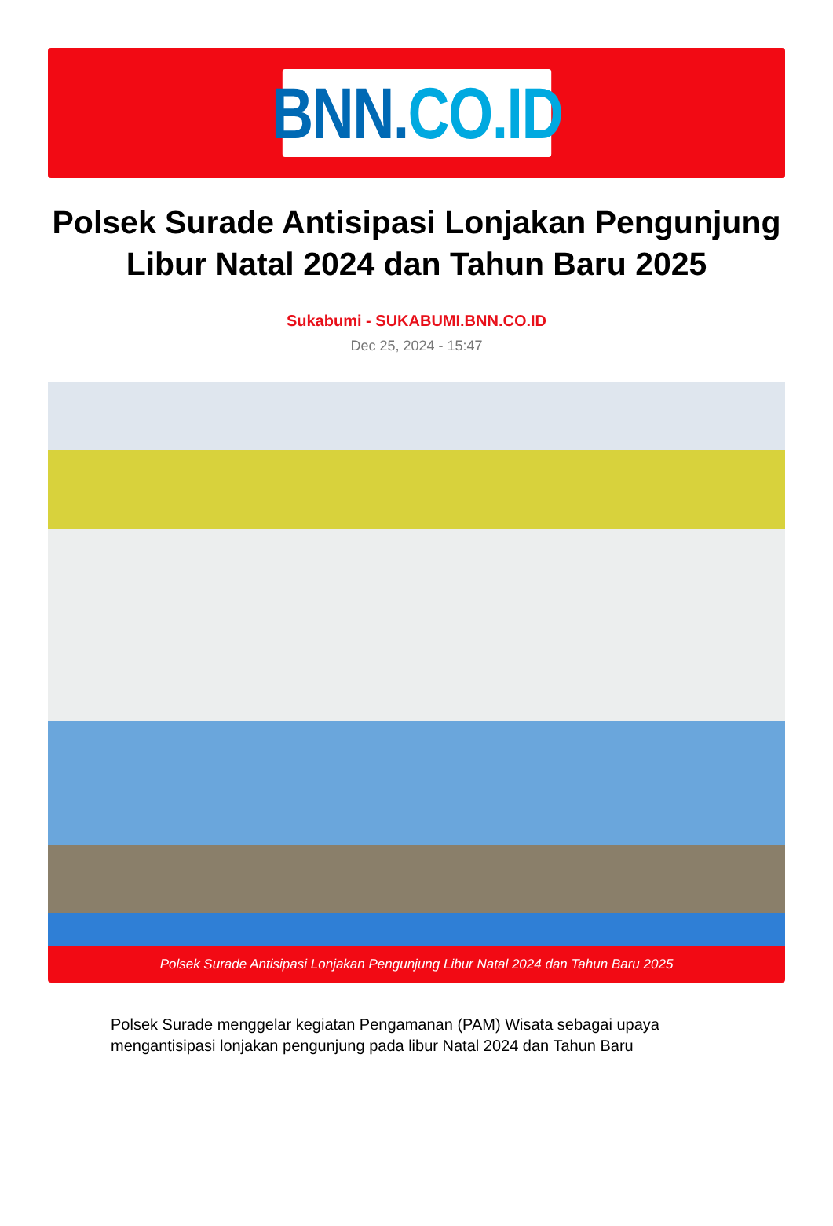BNN. CO.ID
Polsek Surade Antisipasi Lonjakan Pengunjung Libur Natal 2024 dan Tahun Baru 2025
Sukabumi - SUKABUMI.BNN.CO.ID
Dec 25, 2024 - 15:47
Polsek Surade Antisipasi Lonjakan Pengunjung Libur Natal 2024 dan Tahun Baru 2025
Polsek Surade menggelar kegiatan Pengamanan (PAM) Wisata sebagai upaya mengantisipasi lonjakan pengunjung pada libur Natal 2024 dan Tahun Baru